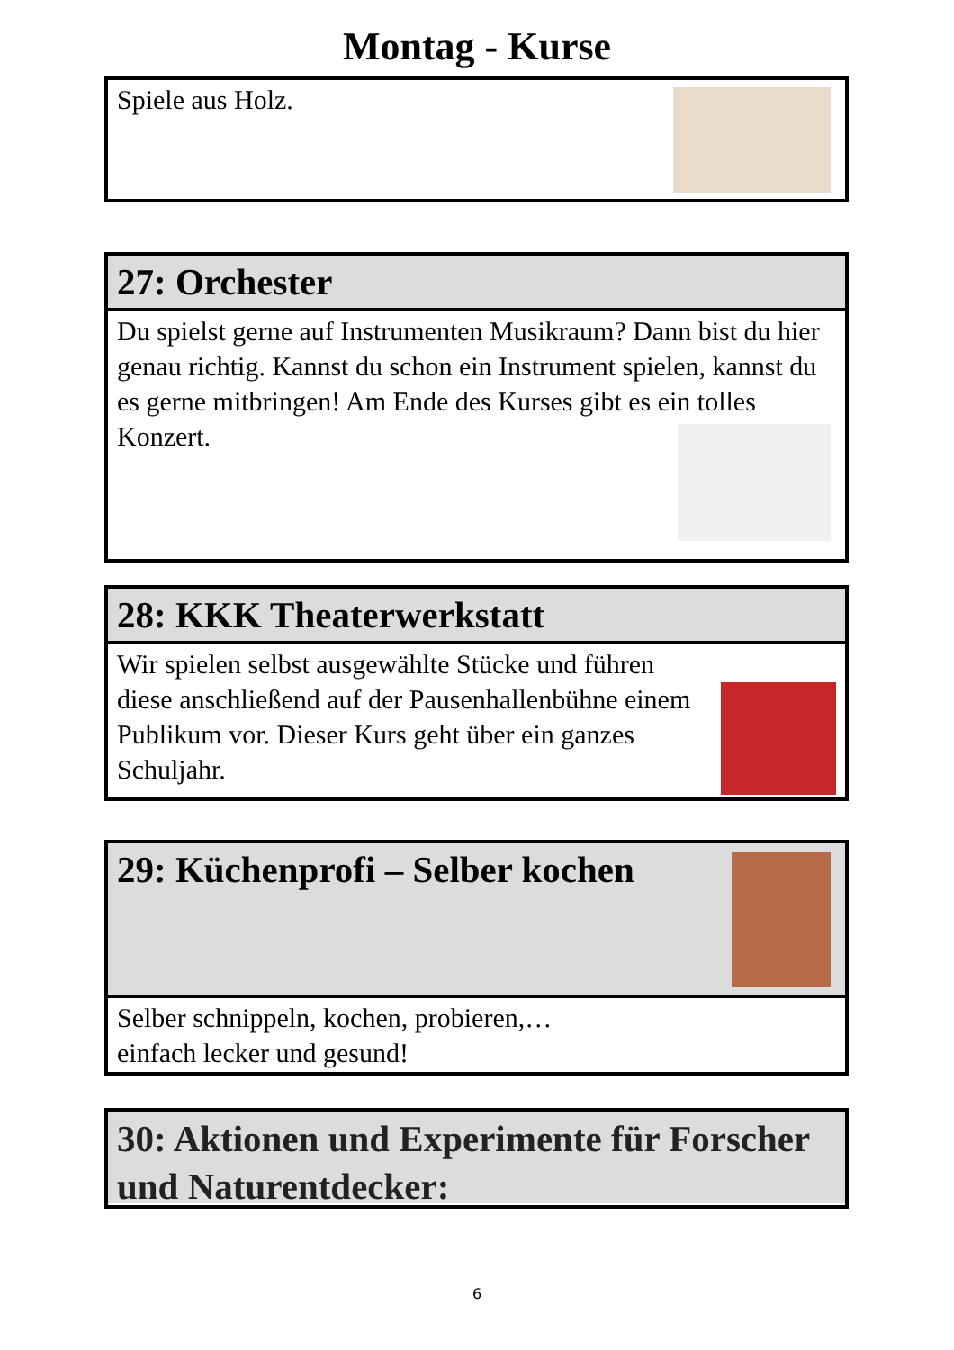Montag - Kurse
Spiele aus Holz.
27: Orchester
Du spielst gerne auf Instrumenten Musikraum? Dann bist du hier genau richtig. Kannst du schon ein Instrument spielen, kannst du es gerne mitbringen! Am Ende des Kurses gibt es ein tolles Konzert.
28: KKK Theaterwerkstatt
Wir spielen selbst ausgewählte Stücke und führen diese anschließend auf der Pausenhallenbühne einem Publikum vor. Dieser Kurs geht über ein ganzes Schuljahr.
29: Küchenprofi – Selber kochen
Selber schnippeln, kochen, probieren,…
einfach lecker und gesund!
30: Aktionen und Experimente für Forscher und Naturentdecker:
6